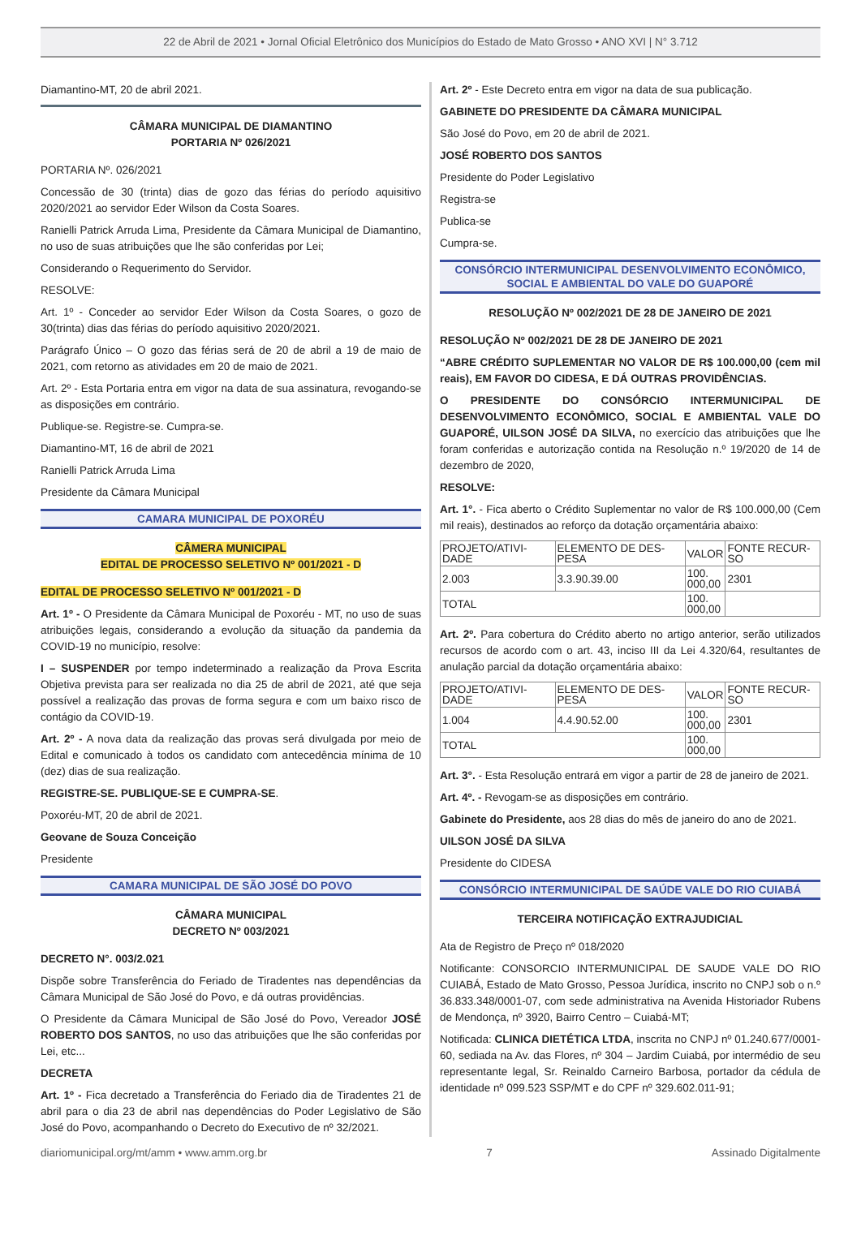22 de Abril de 2021 • Jornal Oficial Eletrônico dos Municípios do Estado de Mato Grosso • ANO XVI | N° 3.712
Diamantino-MT, 20 de abril 2021.
CÂMARA MUNICIPAL DE DIAMANTINO
PORTARIA Nº 026/2021
PORTARIA Nº. 026/2021
Concessão de 30 (trinta) dias de gozo das férias do período aquisitivo 2020/2021 ao servidor Eder Wilson da Costa Soares.
Ranielli Patrick Arruda Lima, Presidente da Câmara Municipal de Diamantino, no uso de suas atribuições que lhe são conferidas por Lei;
Considerando o Requerimento do Servidor.
RESOLVE:
Art. 1º - Conceder ao servidor Eder Wilson da Costa Soares, o gozo de 30(trinta) dias das férias do período aquisitivo 2020/2021.
Parágrafo Único – O gozo das férias será de 20 de abril a 19 de maio de 2021, com retorno as atividades em 20 de maio de 2021.
Art. 2º - Esta Portaria entra em vigor na data de sua assinatura, revogando-se as disposições em contrário.
Publique-se. Registre-se. Cumpra-se.
Diamantino-MT, 16 de abril de 2021
Ranielli Patrick Arruda Lima
Presidente da Câmara Municipal
CAMARA MUNICIPAL DE POXORÉU
CÂMERA MUNICIPAL
EDITAL DE PROCESSO SELETIVO Nº 001/2021 - D
EDITAL DE PROCESSO SELETIVO Nº 001/2021 - D
Art. 1º - O Presidente da Câmara Municipal de Poxoréu - MT, no uso de suas atribuições legais, considerando a evolução da situação da pandemia da COVID-19 no município, resolve:
I – SUSPENDER por tempo indeterminado a realização da Prova Escrita Objetiva prevista para ser realizada no dia 25 de abril de 2021, até que seja possível a realização das provas de forma segura e com um baixo risco de contágio da COVID-19.
Art. 2º - A nova data da realização das provas será divulgada por meio de Edital e comunicado à todos os candidato com antecedência mínima de 10 (dez) dias de sua realização.
REGISTRE-SE. PUBLIQUE-SE E CUMPRA-SE.
Poxoréu-MT, 20 de abril de 2021.
Geovane de Souza Conceição
Presidente
CAMARA MUNICIPAL DE SÃO JOSÉ DO POVO
CÂMARA MUNICIPAL
DECRETO Nº 003/2021
DECRETO N°. 003/2.021
Dispõe sobre Transferência do Feriado de Tiradentes nas dependências da Câmara Municipal de São José do Povo, e dá outras providências.
O Presidente da Câmara Municipal de São José do Povo, Vereador JOSÉ ROBERTO DOS SANTOS, no uso das atribuições que lhe são conferidas por Lei, etc...
DECRETA
Art. 1º - Fica decretado a Transferência do Feriado dia de Tiradentes 21 de abril para o dia 23 de abril nas dependências do Poder Legislativo de São José do Povo, acompanhando o Decreto do Executivo de nº 32/2021.
Art. 2º - Este Decreto entra em vigor na data de sua publicação.
GABINETE DO PRESIDENTE DA CÂMARA MUNICIPAL
São José do Povo, em 20 de abril de 2021.
JOSÉ ROBERTO DOS SANTOS
Presidente do Poder Legislativo
Registra-se
Publica-se
Cumpra-se.
CONSÓRCIO INTERMUNICIPAL DESENVOLVIMENTO ECONÔMICO,
SOCIAL E AMBIENTAL DO VALE DO GUAPORÉ
RESOLUÇÃO Nº 002/2021 DE 28 DE JANEIRO DE 2021
RESOLUÇÃO Nº 002/2021 DE 28 DE JANEIRO DE 2021
“ABRE CRÉDITO SUPLEMENTAR NO VALOR DE R$ 100.000,00 (cem mil reais), EM FAVOR DO CIDESA, E DÁ OUTRAS PROVIDÊNCIAS.
O PRESIDENTE DO CONSÓRCIO INTERMUNICIPAL DE DESENVOLVIMENTO ECONÔMICO, SOCIAL E AMBIENTAL VALE DO GUAPORÉ, UILSON JOSÉ DA SILVA, no exercício das atribuições que lhe foram conferidas e autorização contida na Resolução n.º 19/2020 de 14 de dezembro de 2020,
RESOLVE:
Art. 1°. - Fica aberto o Crédito Suplementar no valor de R$ 100.000,00 (Cem mil reais), destinados ao reforço da dotação orçamentária abaixo:
| PROJETO/ATIVI-DADE | ELEMENTO DE DES-PESA | VALOR | FONTE RECUR-SO |
| 2.003 | 3.3.90.39.00 | 100. 000,00 | 2301 |
| TOTAL | | 100. 000,00 | |
Art. 2º. Para cobertura do Crédito aberto no artigo anterior, serão utilizados recursos de acordo com o art. 43, inciso III da Lei 4.320/64, resultantes de anulação parcial da dotação orçamentária abaixo:
| PROJETO/ATIVI-DADE | ELEMENTO DE DES-PESA | VALOR | FONTE RECUR-SO |
| 1.004 | 4.4.90.52.00 | 100. 000,00 | 2301 |
| TOTAL | | 100. 000,00 | |
Art. 3°. - Esta Resolução entrará em vigor a partir de 28 de janeiro de 2021.
Art. 4º. - Revogam-se as disposições em contrário.
Gabinete do Presidente, aos 28 dias do mês de janeiro do ano de 2021.
UILSON JOSÉ DA SILVA
Presidente do CIDESA
CONSÓRCIO INTERMUNICIPAL DE SAÚDE VALE DO RIO CUIABÁ
TERCEIRA NOTIFICAÇÃO EXTRAJUDICIAL
Ata de Registro de Preço nº 018/2020
Notificante: CONSORCIO INTERMUNICIPAL DE SAUDE VALE DO RIO CUIABÁ, Estado de Mato Grosso, Pessoa Jurídica, inscrito no CNPJ sob o n.º 36.833.348/0001-07, com sede administrativa na Avenida Historiador Rubens de Mendonça, nº 3920, Bairro Centro – Cuiabá-MT;
Notificada: CLINICA DIETÉTICA LTDA, inscrita no CNPJ nº 01.240.677/0001-60, sediada na Av. das Flores, nº 304 – Jardim Cuiabá, por intermédio de seu representante legal, Sr. Reinaldo Carneiro Barbosa, portador da cédula de identidade nº 099.523 SSP/MT e do CPF nº 329.602.011-91;
diariomunicipal.org/mt/amm • www.amm.org.br 7 Assinado Digitalmente